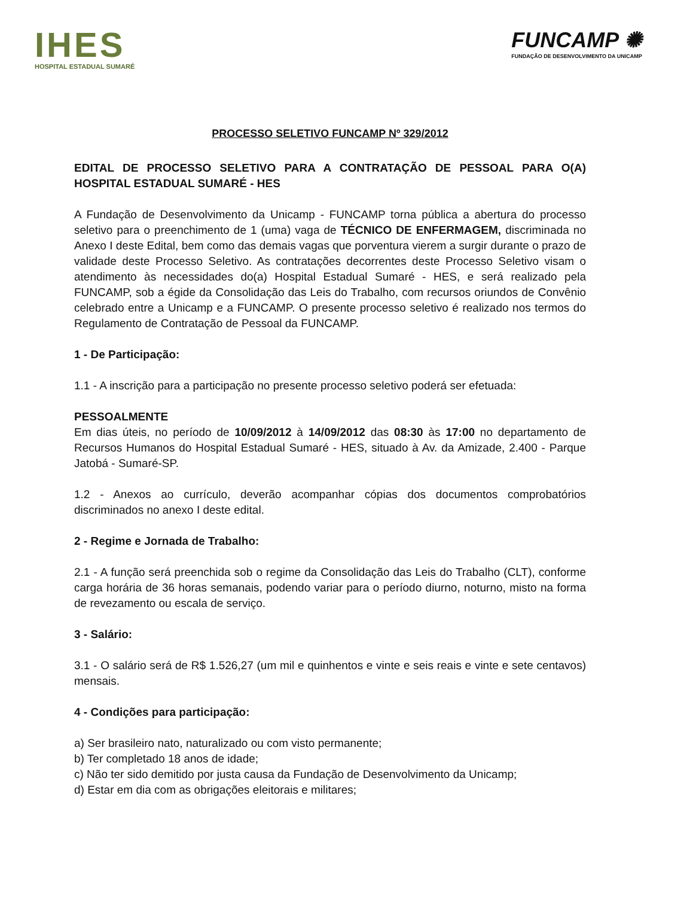IHES
HOSPITAL ESTADUAL SUMARÉ
FUNCAMP ✺
FUNDAÇÃO DE DESENVOLVIMENTO DA UNICAMP
PROCESSO SELETIVO FUNCAMP Nº 329/2012
EDITAL DE PROCESSO SELETIVO PARA A CONTRATAÇÃO DE PESSOAL PARA O(A) HOSPITAL ESTADUAL SUMARÉ - HES
A Fundação de Desenvolvimento da Unicamp - FUNCAMP torna pública a abertura do processo seletivo para o preenchimento de 1 (uma) vaga de TÉCNICO DE ENFERMAGEM, discriminada no Anexo I deste Edital, bem como das demais vagas que porventura vierem a surgir durante o prazo de validade deste Processo Seletivo. As contratações decorrentes deste Processo Seletivo visam o atendimento às necessidades do(a) Hospital Estadual Sumaré - HES, e será realizado pela FUNCAMP, sob a égide da Consolidação das Leis do Trabalho, com recursos oriundos de Convênio celebrado entre a Unicamp e a FUNCAMP. O presente processo seletivo é realizado nos termos do Regulamento de Contratação de Pessoal da FUNCAMP.
1 - De Participação:
1.1 - A inscrição para a participação no presente processo seletivo poderá ser efetuada:
PESSOALMENTE
Em dias úteis, no período de 10/09/2012 à 14/09/2012 das 08:30 às 17:00 no departamento de Recursos Humanos do Hospital Estadual Sumaré - HES, situado à Av. da Amizade, 2.400 - Parque Jatobá - Sumaré-SP.
1.2 - Anexos ao currículo, deverão acompanhar cópias dos documentos comprobatórios discriminados no anexo I deste edital.
2 - Regime e Jornada de Trabalho:
2.1 - A função será preenchida sob o regime da Consolidação das Leis do Trabalho (CLT), conforme carga horária de 36 horas semanais, podendo variar para o período diurno, noturno, misto na forma de revezamento ou escala de serviço.
3 - Salário:
3.1 - O salário será de R$ 1.526,27 (um mil e quinhentos e vinte e seis reais e vinte e sete centavos) mensais.
4 - Condições para participação:
a) Ser brasileiro nato, naturalizado ou com visto permanente;
b) Ter completado 18 anos de idade;
c) Não ter sido demitido por justa causa da Fundação de Desenvolvimento da Unicamp;
d) Estar em dia com as obrigações eleitorais e militares;